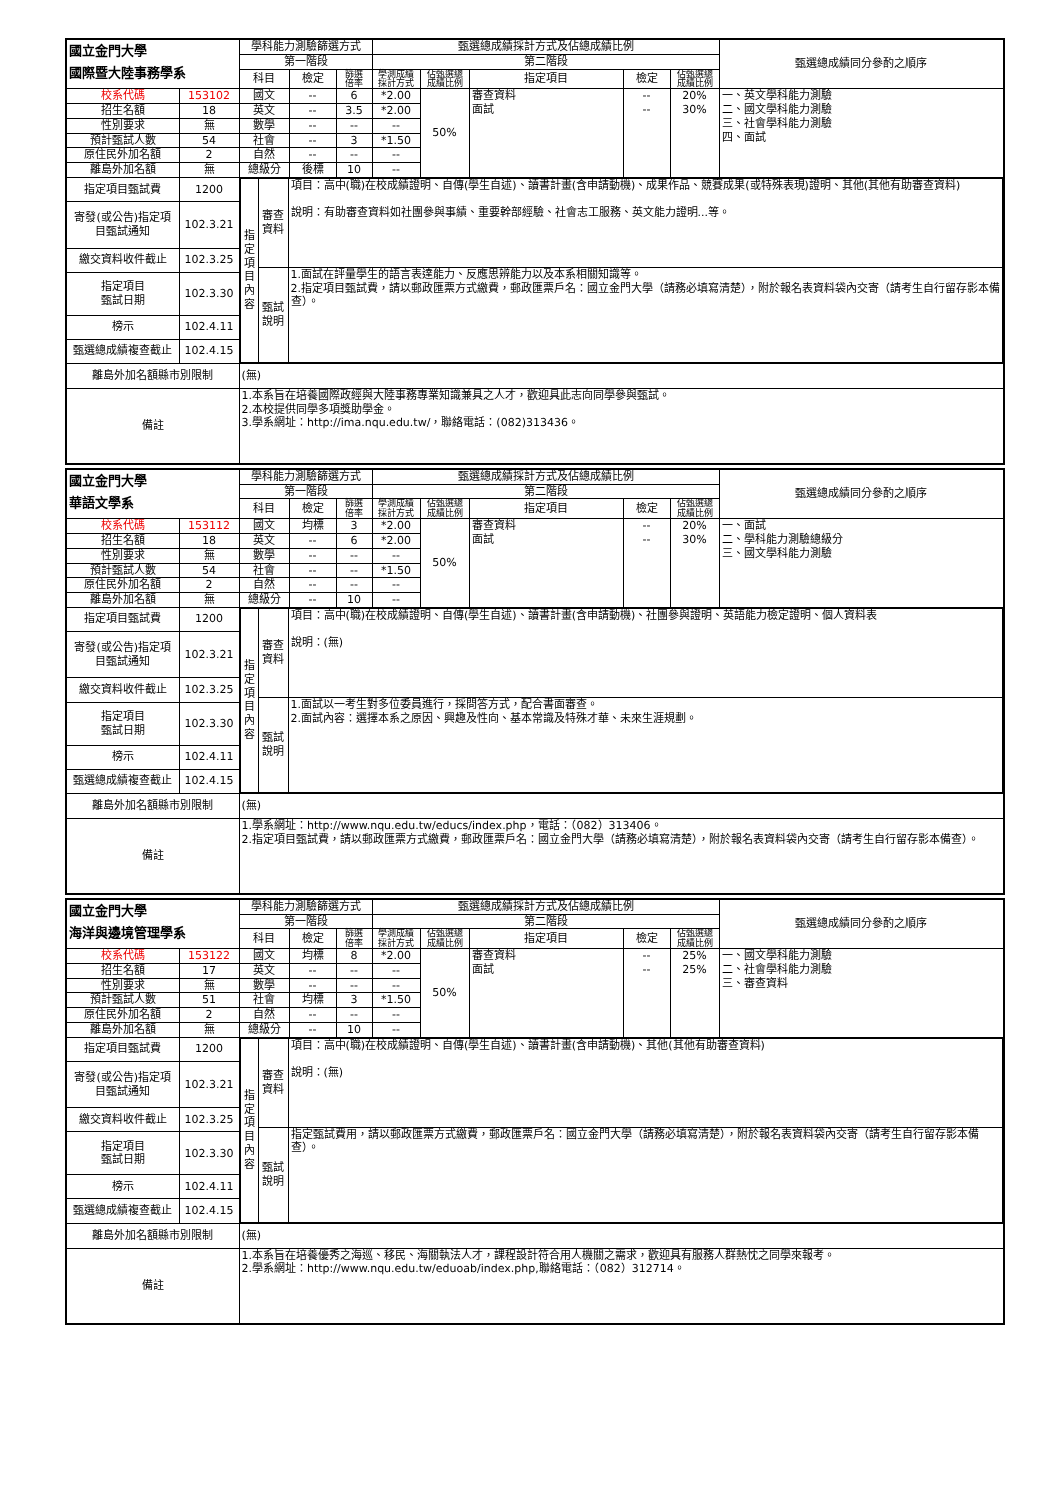| 國立金門大學 國際暨大陸事務學系 | | 學科能力測驗篩選方式 | | | 甄選總成績採計方式及佔總成績比例 | | | | | 甄選總成績同分參酌之順序 |
| --- | --- | --- | --- | --- | --- | --- | --- | --- | --- | --- |
| | | 第一階段 | | | 第二階段 | | | | | |
| | | 科目 | 檢定 | 篩選 倍率 | 學測成績 採計方式 | 佔甄選總 成績比例 | 指定項目 | 檢定 | 佔甄選總 成績比例 | |
| 校系代碼 | 153102 | 國文 | -- | 6 | *2.00 | 50% | 審查資料 面試 | -- -- | 20% 30% | 一、英文學科能力測驗 二、國文學科能力測驗 三、社會學科能力測驗 四、面試 |
| 招生名額 | 18 | 英文 | -- | 3.5 | *2.00 | | | | | |
| 性別要求 | 無 | 數學 | -- | -- | -- | | | | | |
| 預計甄試人數 | 54 | 社會 | -- | 3 | *1.50 | | | | | |
| 原住民外加名額 | 2 | 自然 | -- | -- | -- | | | | | |
| 離島外加名額 | 無 | 總級分 | 後標 | 10 | -- | | | | | |
| 指定項目甄試費 | 1200 | / 指 定 項 目 內 容 / 審查 資料 / 項目：高中(職)在校成績證明、自傳(學生自述)、讀書計畫(含申請動機)、成果作品、競賽成果(或特殊表現)證明、其他(其他有助審查資料) 說明：有助審查資料如社團參與事績、重要幹部經驗、社會志工服務、英文能力證明...等。 / / / 甄試 說明 / 1.面試在評量學生的語言表達能力、反應思辨能力以及本系相關知識等。 2.指定項目甄試費，請以郵政匯票方式繳費，郵政匯票戶名：國立金門大學（請務必填寫清楚），附於報名表資料袋內交寄（請考生自行留存影本備查）。 / | | | | | | | | |
| 寄發(或公告)指定項目甄試通知 | 102.3.21 | | | | | | | | | |
| 繳交資料收件截止 | 102.3.25 | | | | | | | | | |
| 指定項目 甄試日期 | 102.3.30 | | | | | | | | | |
| 榜示 | 102.4.11 | | | | | | | | | |
| 甄選總成績複查截止 | 102.4.15 | | | | | | | | | |
| 離島外加名額縣市別限制 | | (無) | | | | | | | | |
| 備註 | | 1.本系旨在培養國際政經與大陸事務專業知識兼具之人才，歡迎具此志向同學參與甄試。 2.本校提供同學多項獎助學金。 3.學系網址：http://ima.nqu.edu.tw/，聯絡電話：(082)313436。 | | | | | | | | |
| 國立金門大學 華語文學系 | | 學科能力測驗篩選方式 | | | 甄選總成績採計方式及佔總成績比例 | | | | | 甄選總成績同分參酌之順序 |
| --- | --- | --- | --- | --- | --- | --- | --- | --- | --- | --- |
| | | 第一階段 | | | 第二階段 | | | | | |
| | | 科目 | 檢定 | 篩選 倍率 | 學測成績 採計方式 | 佔甄選總 成績比例 | 指定項目 | 檢定 | 佔甄選總 成績比例 | |
| 校系代碼 | 153112 | 國文 | 均標 | 3 | *2.00 | 50% | 審查資料 面試 | -- -- | 20% 30% | 一、面試 二、學科能力測驗總級分 三、國文學科能力測驗 |
| 招生名額 | 18 | 英文 | -- | 6 | *2.00 | | | | | |
| 性別要求 | 無 | 數學 | -- | -- | -- | | | | | |
| 預計甄試人數 | 54 | 社會 | -- | -- | *1.50 | | | | | |
| 原住民外加名額 | 2 | 自然 | -- | -- | -- | | | | | |
| 離島外加名額 | 無 | 總級分 | -- | 10 | -- | | | | | |
| 指定項目甄試費 | 1200 | / 指 定 項 目 內 容 / 審查 資料 / 項目：高中(職)在校成績證明、自傳(學生自述)、讀書計畫(含申請動機)、社團參與證明、英語能力檢定證明、個人資料表 說明：(無) / / / 甄試 說明 / 1.面試以一考生對多位委員進行，採問答方式，配合書面審查。 2.面試內容：選擇本系之原因、興趣及性向、基本常識及特殊才華、未來生涯規劃。 / | | | | | | | | |
| 寄發(或公告)指定項目甄試通知 | 102.3.21 | | | | | | | | | |
| 繳交資料收件截止 | 102.3.25 | | | | | | | | | |
| 指定項目 甄試日期 | 102.3.30 | | | | | | | | | |
| 榜示 | 102.4.11 | | | | | | | | | |
| 甄選總成績複查截止 | 102.4.15 | | | | | | | | | |
| 離島外加名額縣市別限制 | | (無) | | | | | | | | |
| 備註 | | 1.學系網址：http://www.nqu.edu.tw/educs/index.php，電話：（082）313406。 2.指定項目甄試費，請以郵政匯票方式繳費，郵政匯票戶名：國立金門大學（請務必填寫清楚），附於報名表資料袋內交寄（請考生自行留存影本備查）。 | | | | | | | | |
| 國立金門大學 海洋與邊境管理學系 | | 學科能力測驗篩選方式 | | | 甄選總成績採計方式及佔總成績比例 | | | | | 甄選總成績同分參酌之順序 |
| --- | --- | --- | --- | --- | --- | --- | --- | --- | --- | --- |
| | | 第一階段 | | | 第二階段 | | | | | |
| | | 科目 | 檢定 | 篩選 倍率 | 學測成績 採計方式 | 佔甄選總 成績比例 | 指定項目 | 檢定 | 佔甄選總 成績比例 | |
| 校系代碼 | 153122 | 國文 | 均標 | 8 | *2.00 | 50% | 審查資料 面試 | -- -- | 25% 25% | 一、國文學科能力測驗 二、社會學科能力測驗 三、審查資料 |
| 招生名額 | 17 | 英文 | -- | -- | -- | | | | | |
| 性別要求 | 無 | 數學 | -- | -- | -- | | | | | |
| 預計甄試人數 | 51 | 社會 | 均標 | 3 | *1.50 | | | | | |
| 原住民外加名額 | 2 | 自然 | -- | -- | -- | | | | | |
| 離島外加名額 | 無 | 總級分 | -- | 10 | -- | | | | | |
| 指定項目甄試費 | 1200 | / 指 定 項 目 內 容 / 審查 資料 / 項目：高中(職)在校成績證明、自傳(學生自述)、讀書計畫(含申請動機)、其他(其他有助審查資料) 說明：(無) / / / 甄試 說明 / 指定甄試費用，請以郵政匯票方式繳費，郵政匯票戶名：國立金門大學（請務必填寫清楚），附於報名表資料袋內交寄（請考生自行留存影本備查）。 / | | | | | | | | |
| 寄發(或公告)指定項目甄試通知 | 102.3.21 | | | | | | | | | |
| 繳交資料收件截止 | 102.3.25 | | | | | | | | | |
| 指定項目 甄試日期 | 102.3.30 | | | | | | | | | |
| 榜示 | 102.4.11 | | | | | | | | | |
| 甄選總成績複查截止 | 102.4.15 | | | | | | | | | |
| 離島外加名額縣市別限制 | | (無) | | | | | | | | |
| 備註 | | 1.本系旨在培養優秀之海巡、移民、海關執法人才，課程設計符合用人機關之需求，歡迎具有服務人群熱忱之同學來報考。 2.學系網址：http://www.nqu.edu.tw/eduoab/index.php,聯絡電話：（082）312714。 | | | | | | | | |